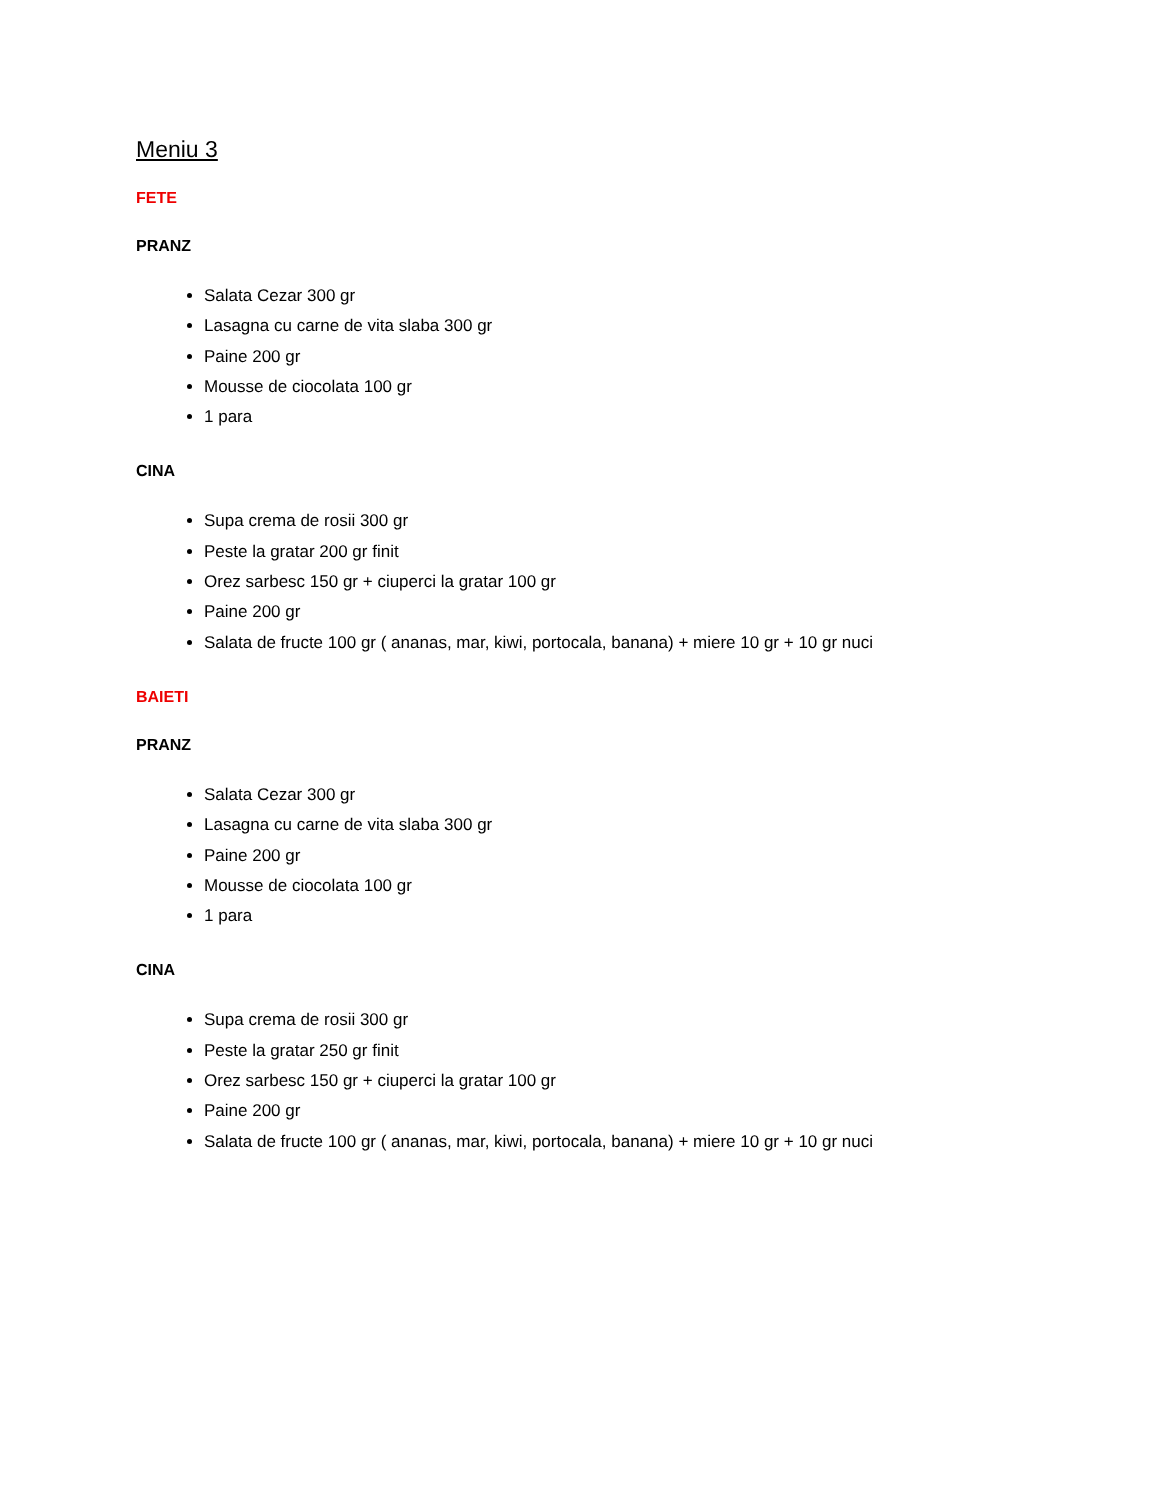Meniu 3
FETE
PRANZ
Salata Cezar 300 gr
Lasagna cu carne de vita slaba 300 gr
Paine 200 gr
Mousse de ciocolata 100 gr
1 para
CINA
Supa crema de rosii 300 gr
Peste la gratar 200 gr finit
Orez sarbesc 150 gr + ciuperci la gratar 100 gr
Paine 200 gr
Salata de fructe 100 gr ( ananas, mar, kiwi, portocala, banana) + miere 10 gr + 10 gr nuci
BAIETI
PRANZ
Salata Cezar 300 gr
Lasagna cu carne de vita slaba 300 gr
Paine 200 gr
Mousse de ciocolata 100 gr
1 para
CINA
Supa crema de rosii 300 gr
Peste la gratar 250 gr finit
Orez sarbesc 150 gr + ciuperci la gratar 100 gr
Paine 200 gr
Salata de fructe 100 gr ( ananas, mar, kiwi, portocala, banana) + miere 10 gr + 10 gr nuci